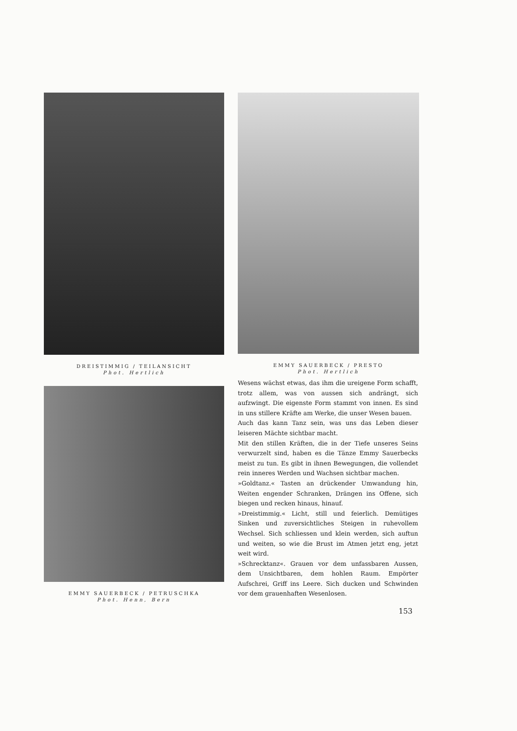DREISTIMMIG / TEILANSICHT
Phot. Hertlich
EMMY SAUERBECK / PETRUSCHKA
Phot. Henn, Bern
EMMY SAUERBECK / PRESTO
Phot. Hertlich
Wesens wächst etwas, das ihm die ureigene Form schafft, trotz allem, was von aussen sich andrängt, sich aufzwingt. Die eigenste Form stammt von innen. Es sind in uns stillere Kräfte am Werke, die unser Wesen bauen.
Auch das kann Tanz sein, was uns das Leben dieser leiseren Mächte sichtbar macht.
Mit den stillen Kräften, die in der Tiefe unseres Seins verwurzelt sind, haben es die Tänze Emmy Sauerbecks meist zu tun. Es gibt in ihnen Bewegungen, die vollendet rein inneres Werden und Wachsen sichtbar machen.
»Goldtanz.« Tasten an drückender Umwandung hin, Weiten engender Schranken, Drängen ins Offene, sich biegen und recken hinaus, hinauf.
»Dreistimmig.« Licht, still und feierlich. Demütiges Sinken und zuversichtliches Steigen in ruhevollem Wechsel. Sich schliessen und klein werden, sich auftun und weiten, so wie die Brust im Atmen jetzt eng, jetzt weit wird.
»Schrecktanz«. Grauen vor dem unfassbaren Aussen, dem Unsichtbaren, dem hohlen Raum. Empörter Aufschrei, Griff ins Leere. Sich ducken und Schwinden vor dem grauenhaften Wesenlosen.
153